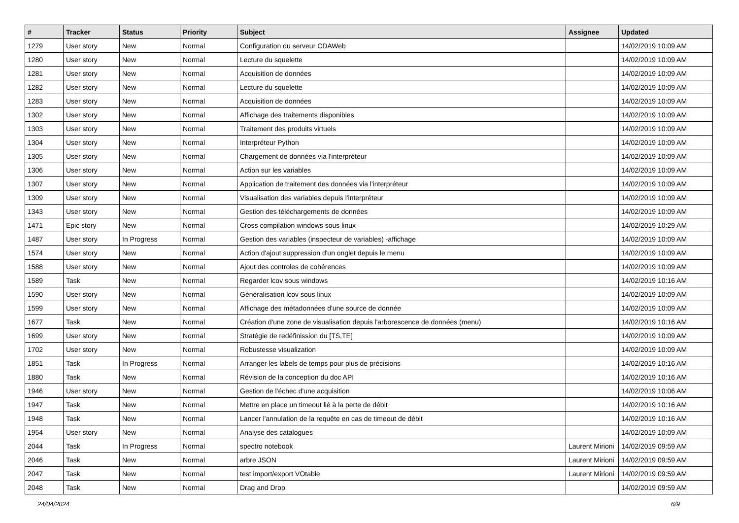| # | Tracker | Status | Priority | Subject | Assignee | Updated |
| --- | --- | --- | --- | --- | --- | --- |
| 1279 | User story | New | Normal | Configuration du serveur CDAWeb | | 14/02/2019 10:09 AM |
| 1280 | User story | New | Normal | Lecture du squelette | | 14/02/2019 10:09 AM |
| 1281 | User story | New | Normal | Acquisition de données | | 14/02/2019 10:09 AM |
| 1282 | User story | New | Normal | Lecture du squelette | | 14/02/2019 10:09 AM |
| 1283 | User story | New | Normal | Acquisition de données | | 14/02/2019 10:09 AM |
| 1302 | User story | New | Normal | Affichage des traitements disponibles | | 14/02/2019 10:09 AM |
| 1303 | User story | New | Normal | Traitement des produits virtuels | | 14/02/2019 10:09 AM |
| 1304 | User story | New | Normal | Interpréteur Python | | 14/02/2019 10:09 AM |
| 1305 | User story | New | Normal | Chargement de données via l'interpréteur | | 14/02/2019 10:09 AM |
| 1306 | User story | New | Normal | Action sur les variables | | 14/02/2019 10:09 AM |
| 1307 | User story | New | Normal | Application de traitement des données via l'interpréteur | | 14/02/2019 10:09 AM |
| 1309 | User story | New | Normal | Visualisation des variables depuis l'interpréteur | | 14/02/2019 10:09 AM |
| 1343 | User story | New | Normal | Gestion des téléchargements de données | | 14/02/2019 10:09 AM |
| 1471 | Epic story | New | Normal | Cross compilation windows sous linux | | 14/02/2019 10:29 AM |
| 1487 | User story | In Progress | Normal | Gestion des variables (inspecteur de variables) -affichage | | 14/02/2019 10:09 AM |
| 1574 | User story | New | Normal | Action d'ajout suppression d'un onglet depuis le menu | | 14/02/2019 10:09 AM |
| 1588 | User story | New | Normal | Ajout des controles de cohérences | | 14/02/2019 10:09 AM |
| 1589 | Task | New | Normal | Regarder lcov sous windows | | 14/02/2019 10:16 AM |
| 1590 | User story | New | Normal | Généralisation lcov sous linux | | 14/02/2019 10:09 AM |
| 1599 | User story | New | Normal | Affichage des métadonnées d'une source de donnée | | 14/02/2019 10:09 AM |
| 1677 | Task | New | Normal | Création d'une zone de visualisation depuis l'arborescence de données (menu) | | 14/02/2019 10:16 AM |
| 1699 | User story | New | Normal | Stratégie de redéfinission du [TS,TE] | | 14/02/2019 10:09 AM |
| 1702 | User story | New | Normal | Robustesse visualization | | 14/02/2019 10:09 AM |
| 1851 | Task | In Progress | Normal | Arranger les labels de temps pour plus de précisions | | 14/02/2019 10:16 AM |
| 1880 | Task | New | Normal | Révision de la conception du doc API | | 14/02/2019 10:16 AM |
| 1946 | User story | New | Normal | Gestion de l'échec d'une acquisition | | 14/02/2019 10:06 AM |
| 1947 | Task | New | Normal | Mettre en place un timeout lié à la perte de débit | | 14/02/2019 10:16 AM |
| 1948 | Task | New | Normal | Lancer l'annulation de la requête en cas de timeout de débit | | 14/02/2019 10:16 AM |
| 1954 | User story | New | Normal | Analyse des catalogues | | 14/02/2019 10:09 AM |
| 2044 | Task | In Progress | Normal | spectro notebook | Laurent Mirioni | 14/02/2019 09:59 AM |
| 2046 | Task | New | Normal | arbre JSON | Laurent Mirioni | 14/02/2019 09:59 AM |
| 2047 | Task | New | Normal | test import/export VOtable | Laurent Mirioni | 14/02/2019 09:59 AM |
| 2048 | Task | New | Normal | Drag and Drop | | 14/02/2019 09:59 AM |
24/04/2024 6/9